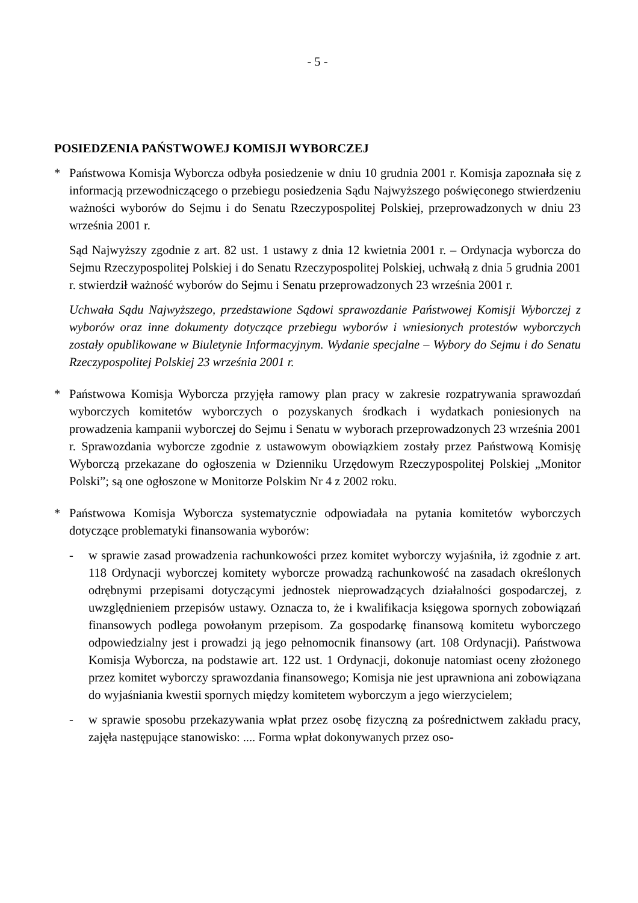- 5 -
POSIEDZENIA PAŃSTWOWEJ KOMISJI WYBORCZEJ
* Państwowa Komisja Wyborcza odbyła posiedzenie w dniu 10 grudnia 2001 r. Komisja zapoznała się z informacją przewodniczącego o przebiegu posiedzenia Sądu Najwyższego poświęconego stwierdzeniu ważności wyborów do Sejmu i do Senatu Rzeczypospolitej Polskiej, przeprowadzonych w dniu 23 września 2001 r.
Sąd Najwyższy zgodnie z art. 82 ust. 1 ustawy z dnia 12 kwietnia 2001 r. – Ordynacja wyborcza do Sejmu Rzeczypospolitej Polskiej i do Senatu Rzeczypospolitej Polskiej, uchwałą z dnia 5 grudnia 2001 r. stwierdził ważność wyborów do Sejmu i Senatu przeprowadzonych 23 września 2001 r.
Uchwała Sądu Najwyższego, przedstawione Sądowi sprawozdanie Państwowej Komisji Wyborczej z wyborów oraz inne dokumenty dotyczące przebiegu wyborów i wniesionych protestów wyborczych zostały opublikowane w Biuletynie Informacyjnym. Wydanie specjalne – Wybory do Sejmu i do Senatu Rzeczypospolitej Polskiej 23 września 2001 r.
* Państwowa Komisja Wyborcza przyjęła ramowy plan pracy w zakresie rozpatrywania sprawozdań wyborczych komitetów wyborczych o pozyskanych środkach i wydatkach poniesionych na prowadzenia kampanii wyborczej do Sejmu i Senatu w wyborach przeprowadzonych 23 września 2001 r. Sprawozdania wyborcze zgodnie z ustawowym obowiązkiem zostały przez Państwową Komisję Wyborczą przekazane do ogłoszenia w Dzienniku Urzędowym Rzeczypospolitej Polskiej „Monitor Polski”; są one ogłoszone w Monitorze Polskim Nr 4 z 2002 roku.
* Państwowa Komisja Wyborcza systematycznie odpowiadała na pytania komitetów wyborczych dotyczące problematyki finansowania wyborów:
- w sprawie zasad prowadzenia rachunkowości przez komitet wyborczy wyjaśniła, iż zgodnie z art. 118 Ordynacji wyborczej komitety wyborcze prowadzą rachunkowość na zasadach określonych odrębnymi przepisami dotyczącymi jednostek nieprowadzących działalności gospodarczej, z uwzględnieniem przepisów ustawy. Oznacza to, że i kwalifikacja księgowa spornych zobowiązań finansowych podlega powołanym przepisom. Za gospodarkę finansową komitetu wyborczego odpowiedzialny jest i prowadzi ją jego pełnomocnik finansowy (art. 108 Ordynacji). Państwowa Komisja Wyborcza, na podstawie art. 122 ust. 1 Ordynacji, dokonuje natomiast oceny złożonego przez komitet wyborczy sprawozdania finansowego; Komisja nie jest uprawniona ani zobowiązana do wyjaśniania kwestii spornych między komitetem wyborczym a jego wierzycielem;
- w sprawie sposobu przekazywania wpłat przez osobę fizyczną za pośrednictwem zakładu pracy, zajęła następujące stanowisko: .... Forma wpłat dokonywanych przez oso-